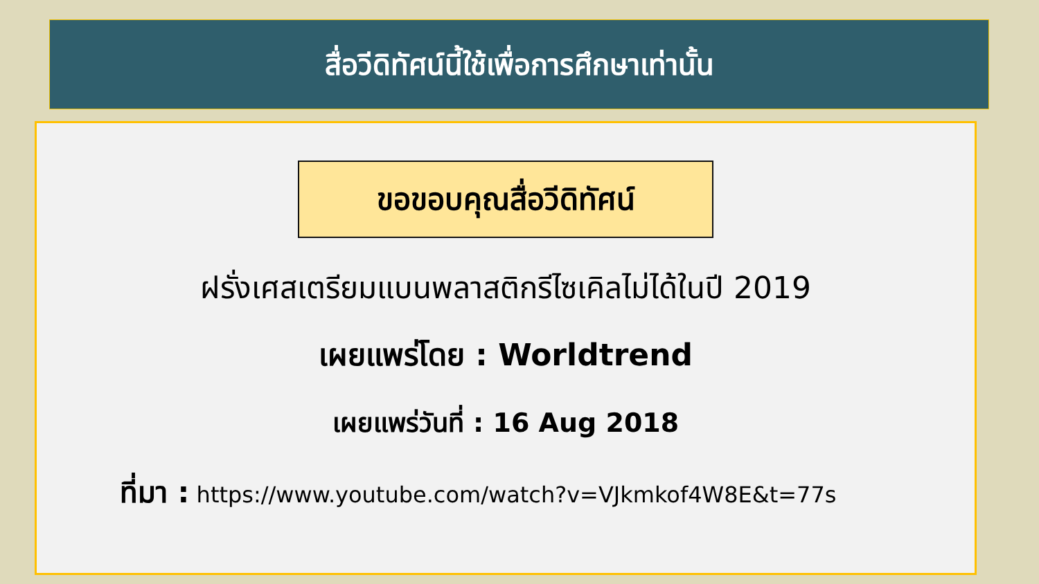สื่อวีดิทัศน์นี้ใช้เพื่อการศึกษาเท่านั้น
ขอขอบคุณสื่อวีดิทัศน์
ฝรั่งเศสเตรียมแบนพลาสติกรีไซเคิลไม่ได้ในปี 2019
เผยแพร่โดย : Worldtrend
เผยแพร่วันที่ : 16 Aug 2018
ที่มา : https://www.youtube.com/watch?v=VJkmkof4W8E&t=77s